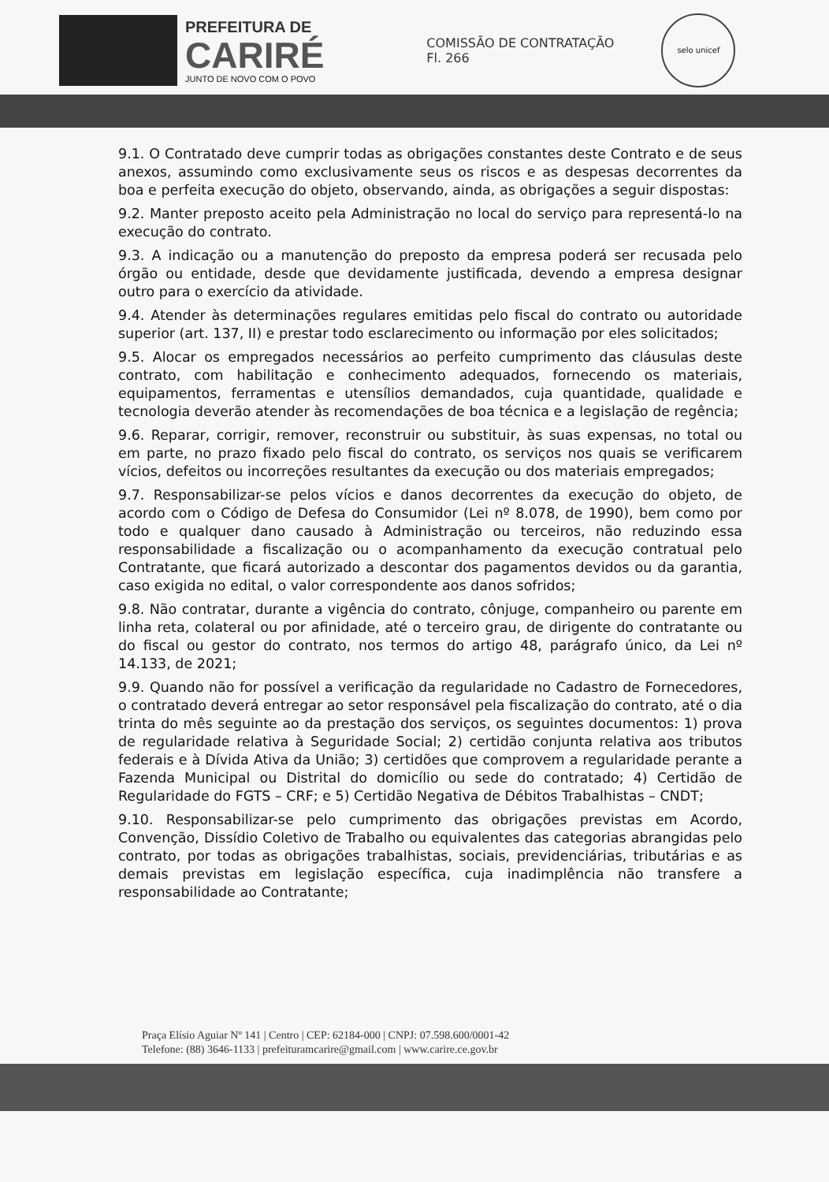PREFEITURA DE
CARIRÉ
JUNTO DE NOVO COM O POVO
COMISSÃO DE CONTRATAÇÃO
Fl. 266
selo unicef
9.1. O Contratado deve cumprir todas as obrigações constantes deste Contrato e de seus anexos, assumindo como exclusivamente seus os riscos e as despesas decorrentes da boa e perfeita execução do objeto, observando, ainda, as obrigações a seguir dispostas:
9.2. Manter preposto aceito pela Administração no local do serviço para representá-lo na execução do contrato.
9.3. A indicação ou a manutenção do preposto da empresa poderá ser recusada pelo órgão ou entidade, desde que devidamente justificada, devendo a empresa designar outro para o exercício da atividade.
9.4. Atender às determinações regulares emitidas pelo fiscal do contrato ou autoridade superior (art. 137, II) e prestar todo esclarecimento ou informação por eles solicitados;
9.5. Alocar os empregados necessários ao perfeito cumprimento das cláusulas deste contrato, com habilitação e conhecimento adequados, fornecendo os materiais, equipamentos, ferramentas e utensílios demandados, cuja quantidade, qualidade e tecnologia deverão atender às recomendações de boa técnica e a legislação de regência;
9.6. Reparar, corrigir, remover, reconstruir ou substituir, às suas expensas, no total ou em parte, no prazo fixado pelo fiscal do contrato, os serviços nos quais se verificarem vícios, defeitos ou incorreções resultantes da execução ou dos materiais empregados;
9.7. Responsabilizar-se pelos vícios e danos decorrentes da execução do objeto, de acordo com o Código de Defesa do Consumidor (Lei nº 8.078, de 1990), bem como por todo e qualquer dano causado à Administração ou terceiros, não reduzindo essa responsabilidade a fiscalização ou o acompanhamento da execução contratual pelo Contratante, que ficará autorizado a descontar dos pagamentos devidos ou da garantia, caso exigida no edital, o valor correspondente aos danos sofridos;
9.8. Não contratar, durante a vigência do contrato, cônjuge, companheiro ou parente em linha reta, colateral ou por afinidade, até o terceiro grau, de dirigente do contratante ou do fiscal ou gestor do contrato, nos termos do artigo 48, parágrafo único, da Lei nº 14.133, de 2021;
9.9. Quando não for possível a verificação da regularidade no Cadastro de Fornecedores, o contratado deverá entregar ao setor responsável pela fiscalização do contrato, até o dia trinta do mês seguinte ao da prestação dos serviços, os seguintes documentos: 1) prova de regularidade relativa à Seguridade Social; 2) certidão conjunta relativa aos tributos federais e à Dívida Ativa da União; 3) certidões que comprovem a regularidade perante a Fazenda Municipal ou Distrital do domicílio ou sede do contratado; 4) Certidão de Regularidade do FGTS – CRF; e 5) Certidão Negativa de Débitos Trabalhistas – CNDT;
9.10. Responsabilizar-se pelo cumprimento das obrigações previstas em Acordo, Convenção, Dissídio Coletivo de Trabalho ou equivalentes das categorias abrangidas pelo contrato, por todas as obrigações trabalhistas, sociais, previdenciárias, tributárias e as demais previstas em legislação específica, cuja inadimplência não transfere a responsabilidade ao Contratante;
Praça Elísio Aguiar Nº 141 | Centro | CEP: 62184-000 | CNPJ: 07.598.600/0001-42
Telefone: (88) 3646-1133 | prefeituramcarire@gmail.com | www.carire.ce.gov.br